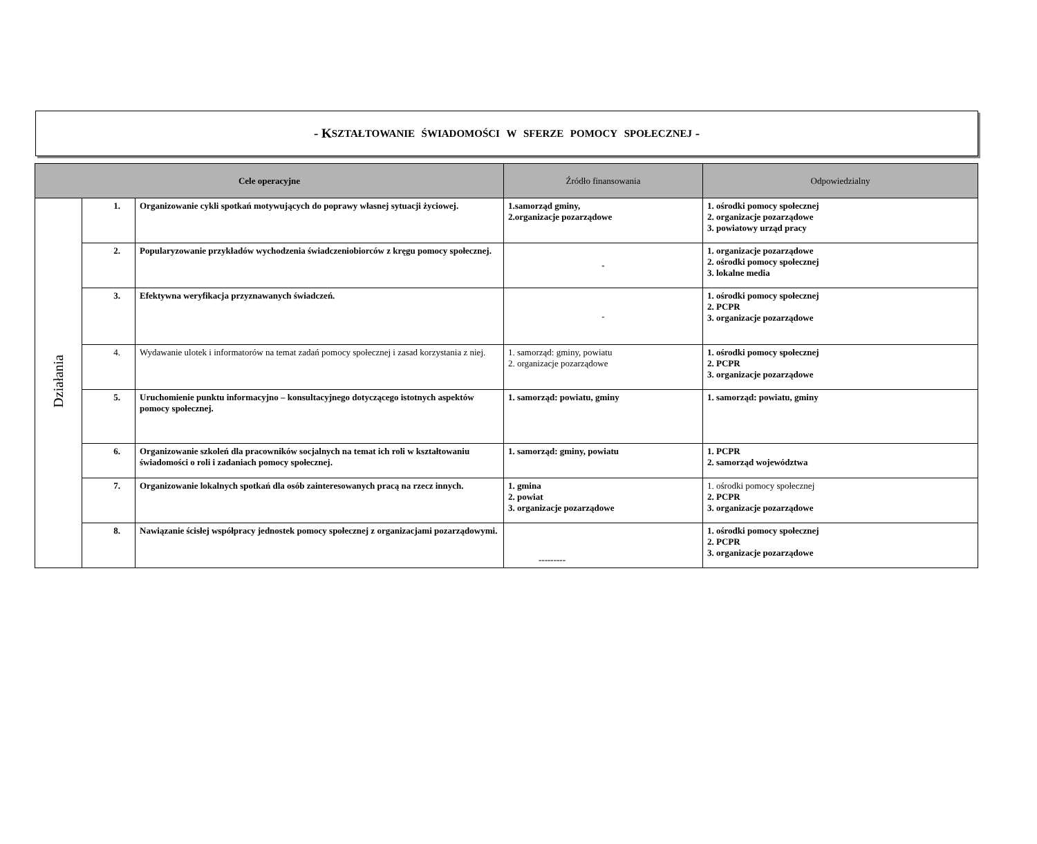- K SZTAŁTOWANIE ŚWIADOMOŚCI W SFERZE POMOCY SPOŁECZNEJ -
| Cele operacyjne | | | Źródło finansowania | Odpowiedzialny |
| --- | --- | --- | --- | --- |
| Działania | 1. | Organizowanie cykli spotkań motywujących do poprawy własnej sytuacji życiowej. | 1.samorząd gminy, 2.organizacje pozarządowe | 1. ośrodki pomocy społecznej 2. organizacje pozarządowe 3. powiatowy urząd pracy |
| | 2. | Popularyzowanie przykładów wychodzenia świadczeniobiorców z kręgu pomocy społecznej. | - | 1. organizacje pozarządowe 2. ośrodki pomocy społecznej 3. lokalne media |
| | 3. | Efektywna weryfikacja przyznawanych świadczeń. | - | 1. ośrodki pomocy społecznej 2. PCPR 3. organizacje pozarządowe |
| | 4. | Wydawanie ulotek i informatorów na temat zadań pomocy społecznej i zasad korzystania z niej. | 1. samorząd: gminy, powiatu 2. organizacje pozarządowe | 1. ośrodki pomocy społecznej 2. PCPR 3. organizacje pozarządowe |
| | 5. | Uruchomienie punktu informacyjno – konsultacyjnego dotyczącego istotnych aspektów pomocy społecznej. | 1. samorząd: powiatu, gminy | 1. samorząd: powiatu, gminy |
| | 6. | Organizowanie szkoleń dla pracowników socjalnych na temat ich roli w kształtowaniu świadomości o roli i zadaniach pomocy społecznej. | 1. samorząd: gminy, powiatu | 1. PCPR 2. samorząd województwa |
| | 7. | Organizowanie lokalnych spotkań dla osób zainteresowanych pracą na rzecz innych. | 1. gmina 2. powiat 3. organizacje pozarządowe | 1. ośrodki pomocy społecznej 2. PCPR 3. organizacje pozarządowe |
| | 8. | Nawiązanie ścisłej współpracy jednostek pomocy społecznej z organizacjami pozarządowymi. | --------- | 1. ośrodki pomocy społecznej 2. PCPR 3. organizacje pozarządowe |